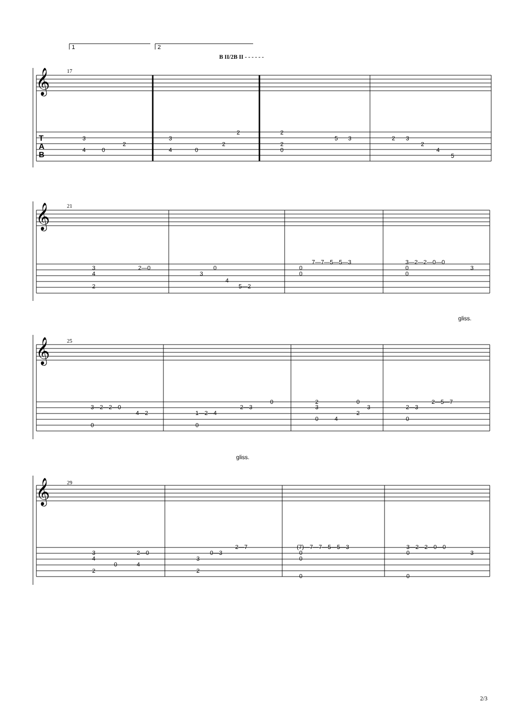1
2
B II/2B II - - - - - -
𝄞
T
A
B
3
4
0
2
3
4
0
2
2
2
2
0
5
3
2
3
2
4
5
17
21
𝄞
3
4
2
2—0
0
3
4
5—2
0
0
7—7—5—5—3
3—2—2—0—0
0
0
3
25
𝄞
gliss.
3—2—2—0
4—2
0
1—2—4
0
2—3
0
2
3
0
4
0
2
3
2—3
2—5—7
0
29
𝄞
gliss.
3
4
2
0
2—0
4
3
2
0—3
2—7
(7)—7—7—5—5—3
0
0
0
3—2—2—0—0
0
3
0
2/3